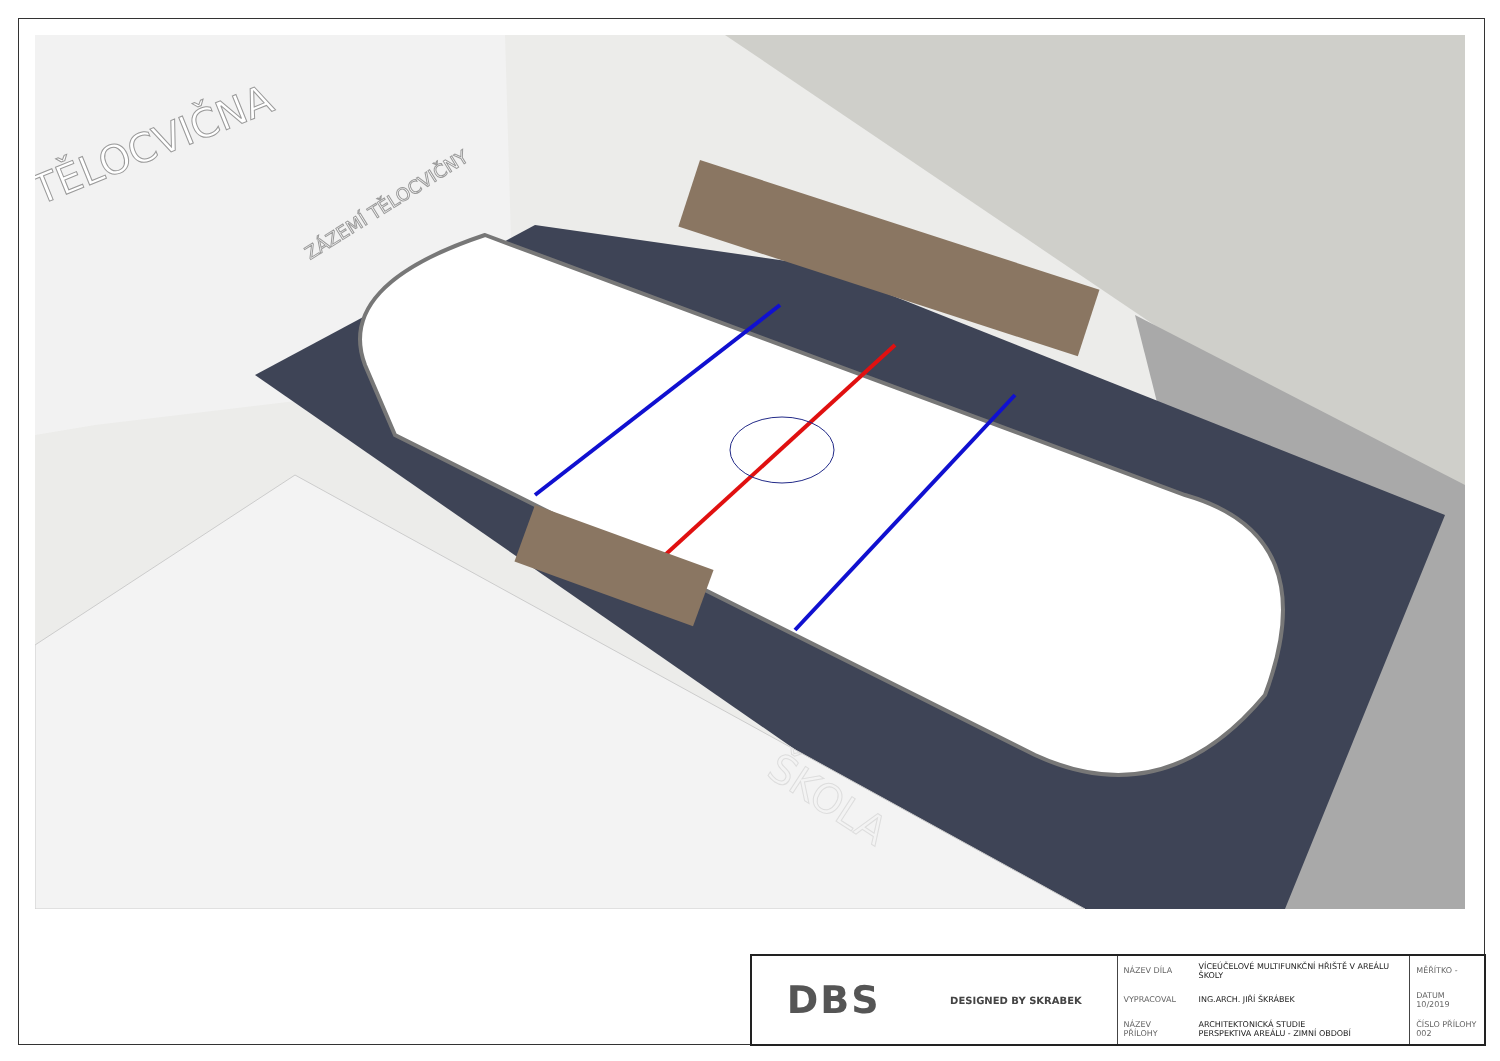TĚLOCVIČNA
ZÁZEMÍ TĚLOCVIČNY
ŠKOLA
DBS DESIGNED BY SKRABEK
| NÁZEV DÍLA | VÍCEÚČELOVÉ MULTIFUNKČNÍ HŘIŠTĚ V AREÁLU ŠKOLY | MĚŘÍTKO - |
| VYPRACOVAL | ING.ARCH. JIŘÍ ŠKRÁBEK | DATUM 10/2019 |
| NÁZEV PŘÍLOHY | ARCHITEKTONICKÁ STUDIE PERSPEKTIVA AREÁLU - ZIMNÍ OBDOBÍ | ČÍSLO PŘÍLOHY 002 |